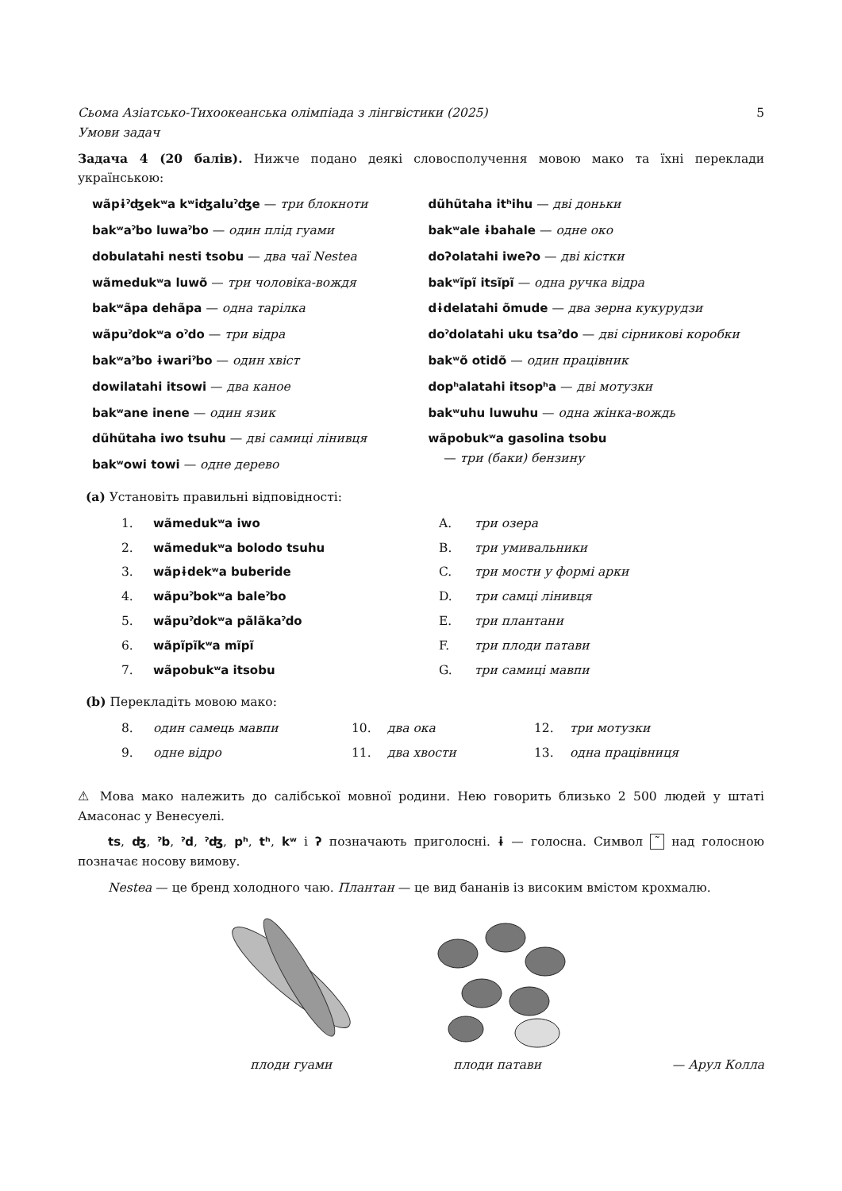Сьома Азіатсько-Тихоокеанська олімпіада з лінгвістики (2025)
Умови задач 5
Задача 4 (20 балів). Нижче подано деякі словосполучення мовою мако та їхні переклади українською:
wãpɨˀʤekʷa kʷiʤaluˀʤe — три блокноти
bakʷaˀbo luwaˀbo — один плід гуами
dobulatahi nesti tsobu — два чаї Nestea
wãmedukʷa luwõ — три чоловіка-вождя
bakʷãpa dehãpa — одна тарілка
wãpuˀdokʷa oˀdo — три відра
bakʷaˀbo ɨwariˀbo — один хвіст
dowilatahi itsowi — два каное
bakʷane inene — один язик
dũhũtaha iwo tsuhu — дві самиці лінивця
bakʷowi towi — одне дерево
dũhũtaha itʰihu — дві доньки
bakʷale ɨbahale — одне око
doʔolatahi iweʔo — дві кістки
bakʷĩpĩ itsĩpĩ — одна ручка відра
dɨdelatahi õmude — два зерна кукурудзи
doˀdolatahi uku tsaˀdo — дві сірникові коробки
bakʷõ otidõ — один працівник
dopʰalatahi itsopʰa — дві мотузки
bakʷuhu luwuhu — одна жінка-вождь
wãpobukʷa gasolina tsobu
— три (баки) бензину
(a) Установіть правильні відповідності:
1. wãmedukʷa iwo A. три озера 2. wãmedukʷa bolodo tsuhu B. три умивальники 3. wãpɨdekʷa buberide C. три мости у формі арки 4. wãpuˀbokʷa baleˀbo D. три самці лінивця 5. wãpuˀdokʷa pãlãkaˀdo E. три плантани 6. wãpĩpĩkʷa mĩpĩ F. три плоди патави 7. wãpobukʷa itsobu G. три самиці мавпи
(b) Перекладіть мовою мако:
8. один самець мавпи 10. два ока 12. три мотузки 9. одне відро 11. два хвости 13. одна працівниця
⚠ Мова мако належить до салібської мовної родини. Нею говорить близько 2 500 людей у штаті Амасонас у Венесуелі.
ts, ʤ, ˀb, ˀd, ˀʤ, pʰ, tʰ, kʷ і ʔ позначають приголосні. ɨ — голосна. Символ ˜ над голосною позначає носову вимову.
Nestea — це бренд холодного чаю. Плантан — це вид бананів із високим вмістом крохмалю.
плоди гуами
плоди патави
— Арул Колла